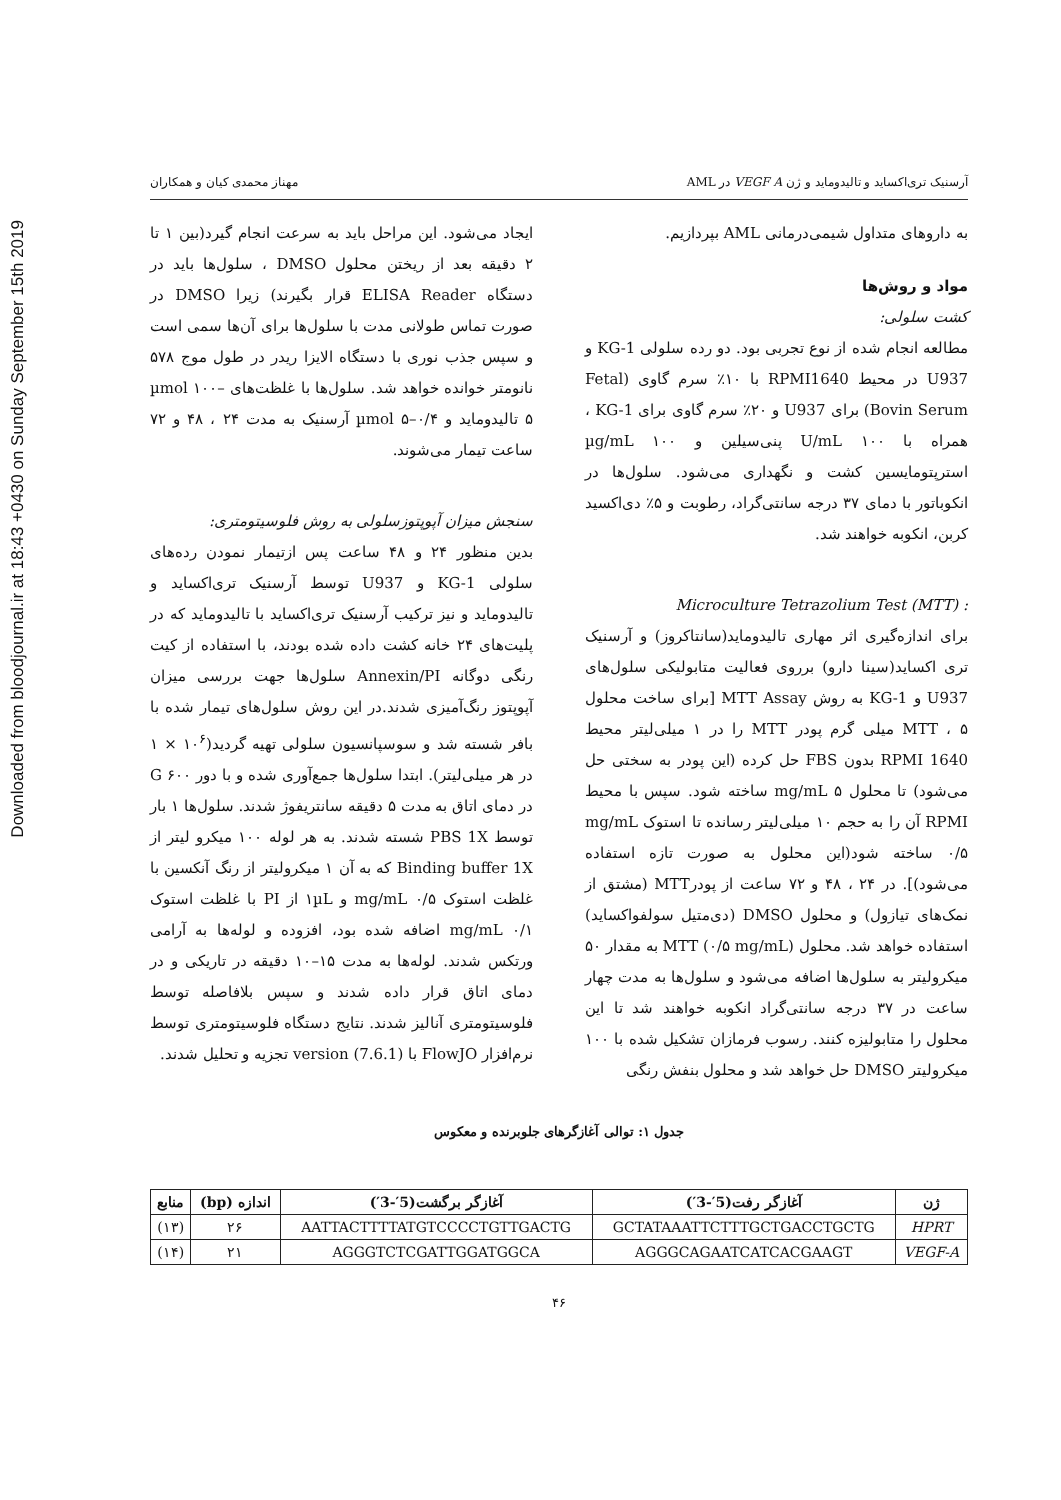Downloaded from bloodjournal.ir at 18:43 +0430 on Sunday September 15th 2019
آرسنیک تری‌اکساید و تالیدوماید و ژن VEGF A در AML مهناز محمدی کیان و همکاران
به داروهای متداول شیمی‌درمانی AML بپردازیم.
مواد و روش‌ها
کشت سلولی:
مطالعه انجام شده از نوع تجربی بود. دو رده سلولی KG-1 و U937 در محیط RPMI1640 با ۱۰٪ سرم گاوی (Fetal Bovin Serum) برای U937 و ۲۰٪ سرم گاوی برای KG-1 ، همراه با U/mL ۱۰۰ پنی‌سیلین و µg/mL ۱۰۰ استرپتومایسین کشت و نگهداری می‌شود. سلول‌ها در انکوباتور با دمای ۳۷ درجه سانتی‌گراد، رطوبت و ۵٪ دی‌اکسید کربن، انکوبه خواهند شد.
: Microculture Tetrazolium Test (MTT)
برای اندازه‌گیری اثر مهاری تالیدوماید(سانتاکروز) و آرسنیک تری اکساید(سینا دارو) برروی فعالیت متابولیکی سلول‌های U937 و KG-1 به روش MTT Assay [برای ساخت محلول MTT ، ۵ میلی گرم پودر MTT را در ۱ میلی‌لیتر محیط RPMI 1640 بدون FBS حل کرده (این پودر به سختی حل می‌شود) تا محلول mg/mL ۵ ساخته شود. سپس با محیط RPMI آن را به حجم ۱۰ میلی‌لیتر رسانده تا استوک mg/mL ۰/۵ ساخته شود(این محلول به صورت تازه استفاده می‌شود)]. در ۲۴ ، ۴۸ و ۷۲ ساعت از پودرMTT (مشتق از نمک‌های تیازول) و محلول DMSO (دی‌متیل سولفواکساید) استفاده خواهد شد. محلول MTT (۰/۵ mg/mL) به مقدار ۵۰ میکرولیتر به سلول‌ها اضافه می‌شود و سلول‌ها به مدت چهار ساعت در ۳۷ درجه سانتی‌گراد انکوبه خواهند شد تا این محلول را متابولیزه کنند. رسوب فرمازان تشکیل شده با ۱۰۰ میکرولیتر DMSO حل خواهد شد و محلول بنفش رنگی
ایجاد می‌شود. این مراحل باید به سرعت انجام گیرد(بین ۱ تا ۲ دقیقه بعد از ریختن محلول DMSO ، سلول‌ها باید در دستگاه ELISA Reader قرار بگیرند) زیرا DMSO در صورت تماس طولانی مدت با سلول‌ها برای آن‌ها سمی است و سپس جذب نوری با دستگاه الایزا ریدر در طول موج ۵۷۸ نانومتر خوانده خواهد شد. سلول‌ها با غلظت‌های µmol ۱۰۰–۵ تالیدوماید و µmol ۵–۰/۴ آرسنیک به مدت ۲۴ ، ۴۸ و ۷۲ ساعت تیمار می‌شوند.
سنجش میزان آپوپتوزسلولی به روش فلوسیتومتری:
بدین منظور ۲۴ و ۴۸ ساعت پس ازتیمار نمودن رده‌های سلولی KG-1 و U937 توسط آرسنیک تری‌اکساید و تالیدوماید و نیز ترکیب آرسنیک تری‌اکساید با تالیدوماید که در پلیت‌های ۲۴ خانه کشت داده شده بودند، با استفاده از کیت رنگی دوگانه Annexin/PI سلول‌ها جهت بررسی میزان آپوپتوز رنگ‌آمیزی شدند.در این روش سلول‌های تیمار شده با بافر شسته شد و سوسپانسیون سلولی تهیه گردید(۱۰<sup>۶</sup> × ۱ در هر میلی‌لیتر). ابتدا سلول‌ها جمع‌آوری شده و با دور ۶۰۰ G در دمای اتاق به مدت ۵ دقیقه سانتریفوژ شدند. سلول‌ها ۱ بار توسط PBS 1X شسته شدند. به هر لوله ۱۰۰ میکرو لیتر از Binding buffer 1X که به آن ۱ میکرولیتر از رنگ آنکسین با غلظت استوک mg/mL ۰/۵ و ۱µL از PI با غلظت استوک mg/mL ۰/۱ اضافه شده بود، افزوده و لوله‌ها به آرامی ورتکس شدند. لوله‌ها به مدت ۱۵–۱۰ دقیقه در تاریکی و در دمای اتاق قرار داده شدند و سپس بلافاصله توسط فلوسیتومتری آنالیز شدند. نتایج دستگاه فلوسیتومتری توسط نرم‌افزار FlowJO با version (7.6.1) تجزیه و تحلیل شدند.
جدول ۱: توالی آغازگرهای جلوبرنده و معکوس
| ژن | آغازگر رفت(5′-3′) | آغازگر برگشت(5′-3′) | اندازه (bp) | منابع |
| --- | --- | --- | --- | --- |
| HPRT | GCTATAAATTCTTTGCTGACCTGCTG | AATTACTTTTATGTCCCCTGTTGACTG | ۲۶ | (۱۳) |
| VEGF-A | AGGGCAGAATCATCACGAAGT | AGGGTCTCGATTGGATGGCA | ۲۱ | (۱۴) |
۴۶